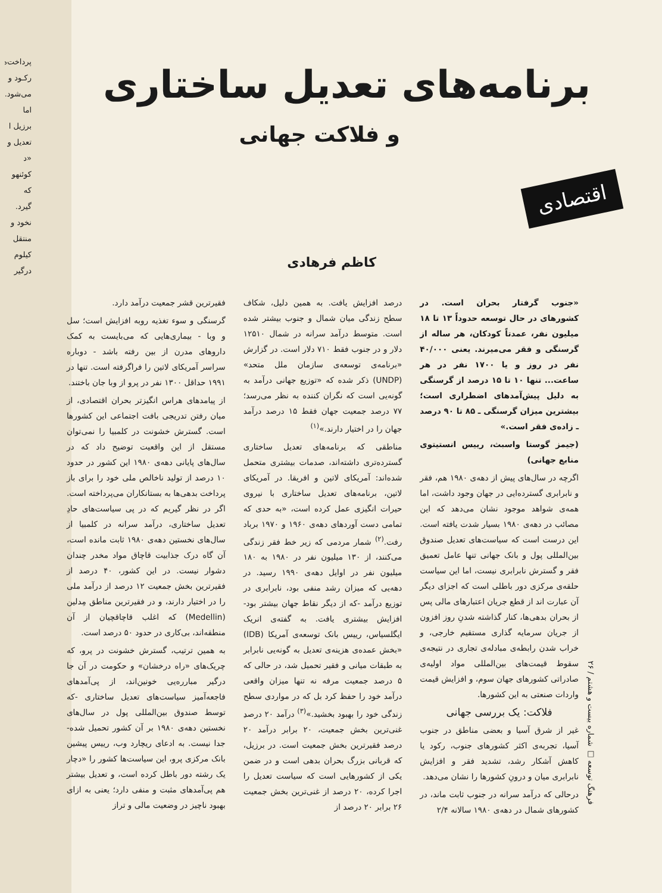پرداخت‌ه
رکـود و
می‌شود.
اما
برزیل ا
تعدیل و
«د
کوئنهو
که
گیرد.
نخود و
منتقل
کیلوم
درگیر
برنامه‌های تعدیل ساختاری
و فلاکت جهانی
اقتصادی
کاظم فرهادی
«جنوب گرفتار بحران است. در کشورهای در حال توسعه حدوداً ۱۳ تا ۱۸ میلیون نفر، عمدتاً کودکان، هر ساله از گرسنگی و فقر می‌میرند. یعنی ۴۰/۰۰۰ نفر در روز و یا ۱۷۰۰ نفر در هر ساعت... تنها ۱۰ تا ۱۵ درصد از گرسنگی به دلیل پیش‌آمدهای اضطراری است؛ بیشترین میزان گرسنگی ـ ۸۵ تا ۹۰ درصد ـ زاده‌ی فقر است.»
(جیمز گوستا واسبث، رییس انستیتوی منابع جهانی)
اگرچه در سال‌های پیش از دهه‌ی ۱۹۸۰ هم، فقر و نابرابری گسترده‌ایی در جهان وجود داشت، اما همه‌ی شواهد موجود نشان می‌دهد که این مصائب در دهه‌ی ۱۹۸۰ بسیار شدت یافته است. این درست است که سیاست‌های تعدیل صندوق بین‌المللی پول و بانک جهانی تنها عامل تعمیق فقر و گسترش نابرابری نیست، اما این سیاست حلقه‌ی مرکزی دور باطلی است که اجزای دیگر آن عبارت اند از قطع جریان اعتبارهای مالی پس از بحران بدهی‌ها، کنار گذاشته شدنِ روز افزون از جریان سرمایه گذاری مستقیم خارجی، و خراب شدن رابطه‌ی مبادله‌ی تجاری در نتیجه‌ی سقوط قیمت‌های بین‌المللی مواد اولیه‌ی صادراتی کشورهای جهان سوم، و افزایش قیمت واردات صنعتی به این کشورها.
فلاکت: یک بررسی جهانی
غیر از شرق آسیا و بعضی مناطق در جنوب آسیا، تجربه‌ی اکثر کشورهای جنوب، رکود یا کاهش آشکار رشد، تشدید فقر و افزایش نابرابری میان و درونِ کشورها را نشان می‌دهد.
درحالی که درآمد سرانه در جنوب ثابت ماند، در کشورهای شمال در دهه‌ی ۱۹۸۰ سالانه ۲/۴
درصد افزایش یافت. به همین دلیل، شکاف سطح زندگی میان شمال و جنوب بیشتر شده است. متوسط درآمد سرانه در شمال ۱۲۵۱۰ دلار و در جنوب فقط ۷۱۰ دلار است. در گزارش «برنامه‌ی توسعه‌ی سازمان ملل متحد» (UNDP) ذکر شده که «توزیع جهانی درآمد به گونه‌یی است که نگران کننده به نظر می‌رسد؛ ۷۷ درصد جمعیت جهان فقط ۱۵ درصد درآمد جهان را در اختیار دارند.»<sup>(۱)</sup>
مناطقی که برنامه‌های تعدیل ساختاری گسترده‌تری داشته‌اند، صدمات بیشتری متحمل شده‌اند: آمریکای لاتین و افریقا. در آمریکای لاتین، برنامه‌های تعدیل ساختاری با نیروی حیرات انگیزی عمل کرده است، «به حدی که تمامی دست آوردهای دهه‌ی ۱۹۶۰ و ۱۹۷۰ برباد رفت.<sup>(۲)</sup> شمار مردمی که زیر خط فقر زندگی می‌کنند، از ۱۳۰ میلیون نفر در ۱۹۸۰ به ۱۸۰ میلیون نفر در اوایل دهه‌ی ۱۹۹۰ رسید. در دهه‌یی که میزان رشد منفی بود، نابرابری در توزیع درآمد -که از دیگر نقاط جهان بیشتر بود- افزایش بیشتری یافت. به گفته‌ی انریک ایگلسیاس، رییس بانک توسعه‌ی آمریکا (IDB) «بخش عمده‌ی هزینه‌ی تعدیل به گونه‌یی نابرابر به طبقات میانی و فقیر تحمیل شد، در حالی که ۵ درصد جمعیت مرفه نه تنها میزان واقعی درآمد خود را حفظ کرد بل که در مواردی سطح زندگی خود را بهبود بخشید.»<sup>(۳)</sup> درآمد ۲۰ درصدِ غنی‌ترین بخش جمعیت، ۲۰ برابر درآمد ۲۰ درصد فقیرترین بخش جمعیت است. در برزیل، که قربانی بزرگ بحران بدهی است و در ضمن یکی از کشورهایی است که سیاست تعدیل را اجرا کرده، ۲۰ درصد از غنی‌ترین بخش جمعیت ۲۶ برابر ۲۰ درصد از
فقیرترین قشر جمعیت درآمد دارد.
گرسنگی و سوء تغذیه روبه افزایش است؛ سل و وبا - بیماری‌هایی که می‌بایست به کمک داروهای مدرن از بین رفته باشد - دوباره سراسر آمریکای لاتین را فراگرفته است. تنها در ۱۹۹۱ حداقل ۱۳۰۰ نفر در پرو از وبا جان باختند.
از پیامدهای هراس انگیزتر بحران اقتصادی، از میان رفتن تدریجی بافت اجتماعی این کشورها است. گسترش خشونت در کلمبیا را نمی‌توان مستقل از این واقعیت توضیح داد که در سال‌های پایانی دهه‌ی ۱۹۸۰ این کشور در حدود ۱۰ درصد از تولید ناخالص ملی خود را برای باز پرداخت بدهی‌ها به بستانکاران می‌پرداخته است. اگر در نظر گیریم که در پی سیاست‌های حادِ تعدیل ساختاری، درآمد سرانه در کلمبیا از سال‌های نخستین دهه‌ی ۱۹۸۰ ثابت مانده است، آن گاه درک جذابیت قاچاق مواد مخدر چندان دشوار نیست. در این کشور، ۴۰ درصد از فقیرترین بخش جمعیت ۱۲ درصد از درآمد ملی را در اختیار دارند، و در فقیرترین مناطق مِدلین (Medellin) که اغلب قاچاقچیان از آن منطقه‌اند، بی‌کاری در حدود ۵۰ درصد است.
به همین ترتیب، گسترش خشونت در پرو، که چریک‌های «راه درخشان» و حکومت در آن جا درگیر مبارره‌یی خونین‌اند، از پی‌آمدهای فاجعه‌آمیز سیاست‌های تعدیل ساختاری -که توسط صندوق بین‌المللی پول در سال‌های نخستین دهه‌ی ۱۹۸۰ بر آن کشور تحمیل شده- جدا نیست. به ادعای ریچارد وب، رییس پیشین بانک مرکزی پرو، این سیاست‌ها کشور را «دچار یک رشته دور باطل کرده است، و تعدیل بیشتر هم پی‌آمدهای مثبت و منفی دارد؛ یعنی به ازای بهبود ناچیز در وضعیت مالی و تراز
فرهنگ توسعه □ شماره بیست و هشتم / ۲۶